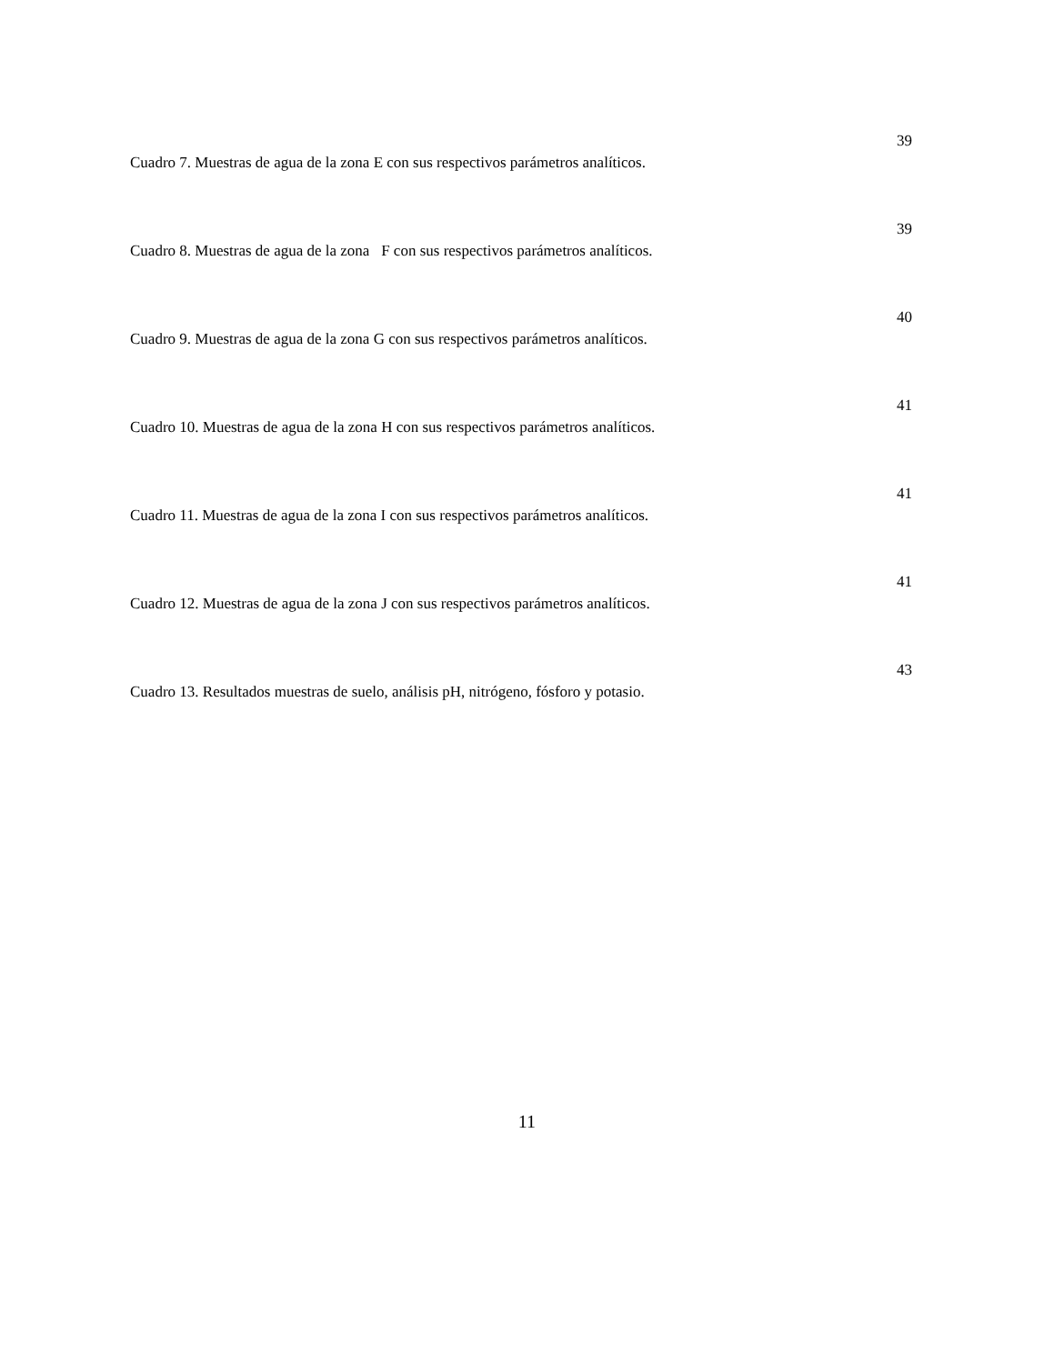Cuadro 7. Muestras de agua de la zona E con sus respectivos parámetros analíticos.
39
Cuadro 8. Muestras de agua de la zona F con sus respectivos parámetros analíticos.
39
Cuadro 9. Muestras de agua de la zona G con sus respectivos parámetros analíticos.
40
Cuadro 10. Muestras de agua de la zona H con sus respectivos parámetros analíticos.
41
Cuadro 11. Muestras de agua de la zona I con sus respectivos parámetros analíticos.
41
Cuadro 12. Muestras de agua de la zona J con sus respectivos parámetros analíticos.
41
Cuadro 13. Resultados muestras de suelo, análisis pH, nitrógeno, fósforo y potasio.
43
11